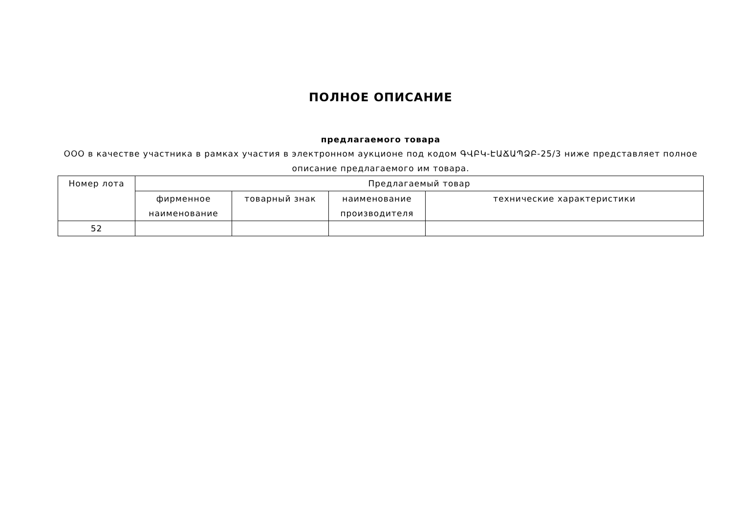ПОЛНОЕ ОПИСАНИЕ
предлагаемого товара
ООО в качестве участника в рамках участия в электронном аукционе под кодом ԳՎԲԿ-ԷԱՃԱՊՁԲ-25/3 ниже представляет полное описание предлагаемого им товара.
| Номер лота | Предлагаемый товар | | | |
| --- | --- | --- | --- | --- |
| | фирменное наименование | товарный знак | наименование производителя | технические характеристики |
| 52 | | | | |